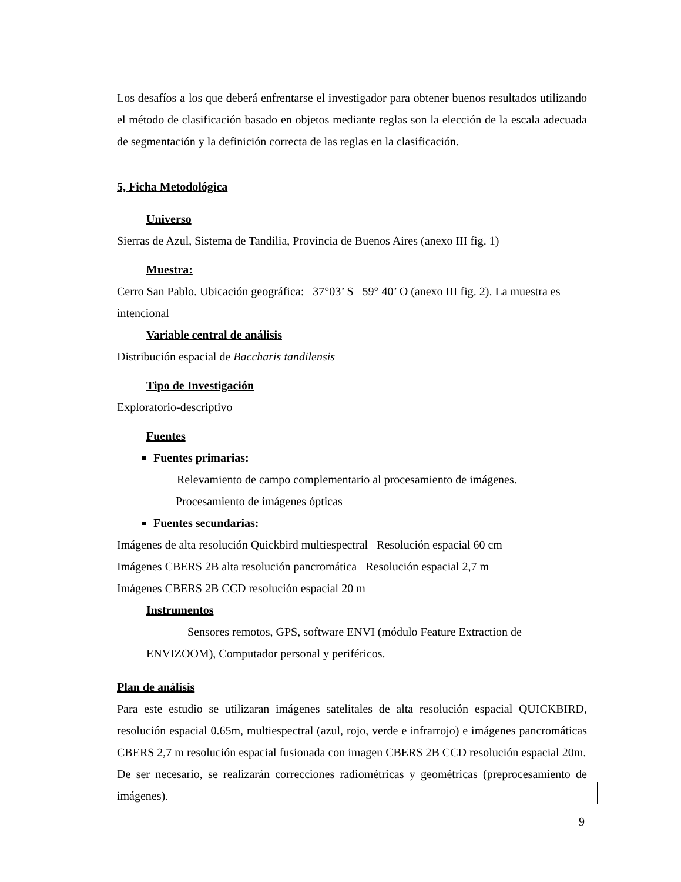Los desafíos a los que deberá enfrentarse el investigador para obtener buenos resultados utilizando el método de clasificación basado en objetos mediante reglas son la elección de la escala adecuada de segmentación y la definición correcta de las reglas en la clasificación.
5, Ficha Metodológica
Universo
Sierras de Azul, Sistema de Tandilia, Provincia de Buenos Aires (anexo III fig. 1)
Muestra:
Cerro San Pablo. Ubicación geográfica: 37°03’ S 59° 40’ O (anexo III fig. 2). La muestra es intencional
Variable central de análisis
Distribución espacial de Baccharis tandilensis
Tipo de Investigación
Exploratorio-descriptivo
Fuentes
Fuentes primarias:
Relevamiento de campo complementario al procesamiento de imágenes.
Procesamiento de imágenes ópticas
Fuentes secundarias:
Imágenes de alta resolución Quickbird multiespectral Resolución espacial 60 cm
Imágenes CBERS 2B alta resolución pancromática Resolución espacial 2,7 m
Imágenes CBERS 2B CCD resolución espacial 20 m
Instrumentos
Sensores remotos, GPS, software ENVI (módulo Feature Extraction de
ENVIZOOM), Computador personal y periféricos.
Plan de análisis
Para este estudio se utilizaran imágenes satelitales de alta resolución espacial QUICKBIRD, resolución espacial 0.65m, multiespectral (azul, rojo, verde e infrarrojo) e imágenes pancromáticas CBERS 2,7 m resolución espacial fusionada con imagen CBERS 2B CCD resolución espacial 20m.
De ser necesario, se realizarán correcciones radiométricas y geométricas (preprocesamiento de imágenes).
9